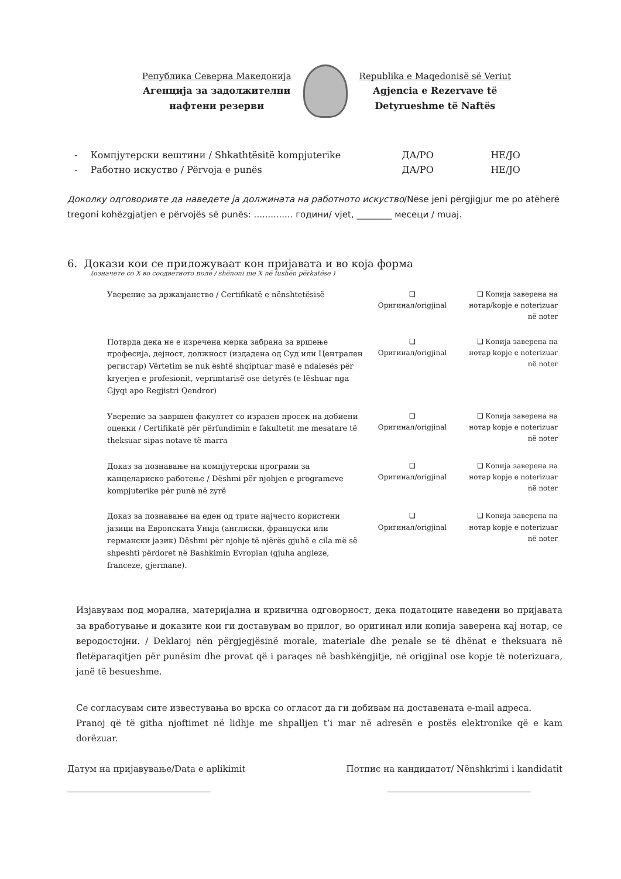Република Северна Македонија
Агенција за задолжителни
нафтени резерви
Republika e Maqedonisë së Veriut
Agjencia e Rezervave të
Detyrueshme të Naftës
| - | Компјутерски вештини / Shkathtësitë kompjuterike | ДА/PO | НЕ/JO |
| - | Работно искуство / Përvoja e punës | ДА/PO | НЕ/JO |
Доколку одговоривте да наведете ја должината на работното искуство/Nëse jeni përgjigjur me po atëherë tregoni kohëzgjatjen e përvojës së punës: .............. години/ vjet, ________ месеци / muaj.
6. Докази кои се приложуваат кон пријавата и во која форма
(означете со X во соодветното поле / shënoni me X në fushën përkatëse )
| Уверение за државјанство / Certifikatë e nënshtetësisë | ❑ Оригинал/origjinal | ❑ Копија заверена на нотар/kopje e noterizuar në noter |
| Потврда дека не е изречена мерка забрана за вршење професија, дејност, должност (издадена од Суд или Централен регистар) Vërtetim se nuk është shqiptuar masë e ndalesës për kryerjen e profesionit, veprimtarisë ose detyrës (e lëshuar nga Gjyqi apo Regjistri Qendror) | ❑ Оригинал/origjinal | ❑ Копија заверена на нотар kopje e noterizuar në noter |
| Уверение за завршен факултет со изразен просек на добиени оценки / Certifikatë për përfundimin e fakultetit me mesatare të theksuar sipas notave të marra | ❑ Оригинал/origjinal | ❑ Копија заверена на нотар kopje e noterizuar në noter |
| Доказ за познавање на компјутерски програми за канцелариско работење / Dëshmi për njohjen e programeve kompjuterike për punë në zyrë | ❑ Оригинал/origjinal | ❑ Копија заверена на нотар kopje e noterizuar në noter |
| Доказ за познавање на еден од трите најчесто користени јазици на Европската Унија (англиски, француски или германски јазик) Dëshmi për njohje të njërës gjuhë e cila më së shpeshti përdoret në Bashkimin Evropian (gjuha angleze, franceze, gjermane). | ❑ Оригинал/origjinal | ❑ Копија заверена на нотар kopje e noterizuar në noter |
Изјавувам под морална, материјална и кривична одговорност, дека податоците наведени во пријавата за вработување и доказите кои ги доставувам во прилог, во оригинал или копија заверена кај нотар, се веродостојни. / Deklaroj nën përgjegjësinë morale, materiale dhe penale se të dhënat e theksuara në fletëparaqitjen për punësim dhe provat që i paraqes në bashkëngjitje, në origjinal ose kopje të noterizuara, janë të besueshme.
Се согласувам сите известувања во врска со огласот да ги добивам на доставената e-mail адреса.
Pranoj që të githa njoftimet në lidhje me shpalljen t’i mar në adresën e postës elektronike që e kam dorëzuar.
Датум на пријавување/Data e aplikimit
Потпис на кандидатот/ Nënshkrimi i kandidatit